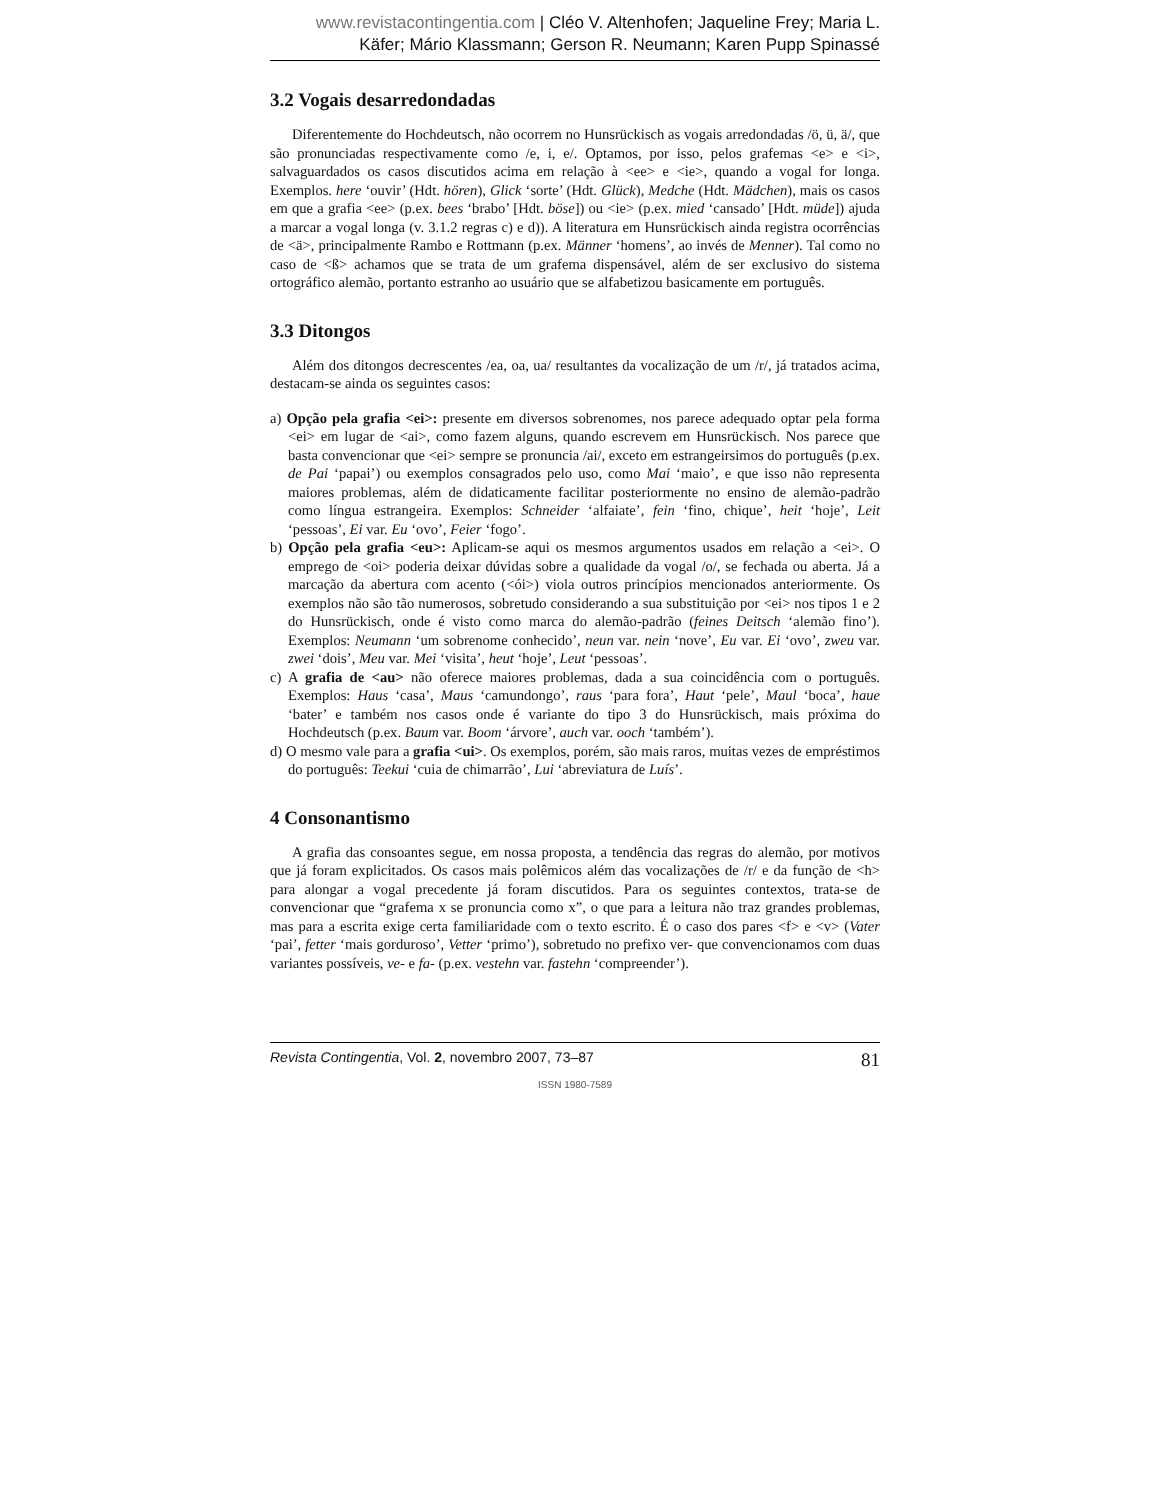www.revistacontingentia.com | Cléo V. Altenhofen; Jaqueline Frey; Maria L. Käfer; Mário Klassmann; Gerson R. Neumann; Karen Pupp Spinassé
3.2 Vogais desarredondadas
Diferentemente do Hochdeutsch, não ocorrem no Hunsrückisch as vogais arredondadas /ö, ü, ä/, que são pronunciadas respectivamente como /e, i, e/. Optamos, por isso, pelos grafemas <e> e <i>, salvaguardados os casos discutidos acima em relação à <ee> e <ie>, quando a vogal for longa. Exemplos. here ‘ouvir’ (Hdt. hören), Glick ‘sorte’ (Hdt. Glück), Medche (Hdt. Mädchen), mais os casos em que a grafia <ee> (p.ex. bees ‘brabo’ [Hdt. böse]) ou <ie> (p.ex. mied ‘cansado’ [Hdt. müde]) ajuda a marcar a vogal longa (v. 3.1.2 regras c) e d)). A literatura em Hunsrückisch ainda registra ocorrências de <ä>, principalmente Rambo e Rottmann (p.ex. Männer ‘homens’, ao invés de Menner). Tal como no caso de <ß> achamos que se trata de um grafema dispensável, além de ser exclusivo do sistema ortográfico alemão, portanto estranho ao usuário que se alfabetizou basicamente em português.
3.3 Ditongos
Além dos ditongos decrescentes /ea, oa, ua/ resultantes da vocalização de um /r/, já tratados acima, destacam-se ainda os seguintes casos:
a) Opção pela grafia <ei>: presente em diversos sobrenomes, nos parece adequado optar pela forma <ei> em lugar de <ai>, como fazem alguns, quando escrevem em Hunsrückisch. Nos parece que basta convencionar que <ei> sempre se pronuncia /ai/, exceto em estrangeirsimos do português (p.ex. de Pai ‘papai’) ou exemplos consagrados pelo uso, como Mai ‘maio’, e que isso não representa maiores problemas, além de didaticamente facilitar posteriormente no ensino de alemão-padrão como língua estrangeira. Exemplos: Schneider ‘alfaiate’, fein ‘fino, chique’, heit ‘hoje’, Leit ‘pessoas’, Ei var. Eu ‘ovo’, Feier ‘fogo’.
b) Opção pela grafia <eu>: Aplicam-se aqui os mesmos argumentos usados em relação a <ei>. O emprego de <oi> poderia deixar dúvidas sobre a qualidade da vogal /o/, se fechada ou aberta. Já a marcação da abertura com acento (<ói>) viola outros princípios mencionados anteriormente. Os exemplos não são tão numerosos, sobretudo considerando a sua substituição por <ei> nos tipos 1 e 2 do Hunsrückisch, onde é visto como marca do alemão-padrão (feines Deitsch ‘alemão fino’). Exemplos: Neumann ‘um sobrenome conhecido’, neun var. nein ‘nove’, Eu var. Ei ‘ovo’, zweu var. zwei ‘dois’, Meu var. Mei ‘visita’, heut ‘hoje’, Leut ‘pessoas’.
c) A grafia de <au> não oferece maiores problemas, dada a sua coincidência com o português. Exemplos: Haus ‘casa’, Maus ‘camundongo’, raus ‘para fora’, Haut ‘pele’, Maul ‘boca’, haue ‘bater’ e também nos casos onde é variante do tipo 3 do Hunsrückisch, mais próxima do Hochdeutsch (p.ex. Baum var. Boom ‘árvore’, auch var. ooch ‘também’).
d) O mesmo vale para a grafia <ui>. Os exemplos, porém, são mais raros, muitas vezes de empréstimos do português: Teekui ‘cuia de chimarrão’, Lui ‘abreviatura de Luís’.
4 Consonantismo
A grafia das consoantes segue, em nossa proposta, a tendência das regras do alemão, por motivos que já foram explicitados. Os casos mais polêmicos além das vocalizações de /r/ e da função de <h> para alongar a vogal precedente já foram discutidos. Para os seguintes contextos, trata-se de convencionar que “grafema x se pronuncia como x”, o que para a leitura não traz grandes problemas, mas para a escrita exige certa familiaridade com o texto escrito. É o caso dos pares <f> e <v> (Vater ‘pai’, fetter ‘mais gorduroso’, Vetter ‘primo’), sobretudo no prefixo ver- que convencionamos com duas variantes possíveis, ve- e fa- (p.ex. vestehn var. fastehn ‘compreender’).
Revista Contingentia, Vol. 2, novembro 2007, 73–87 81
ISSN 1980-7589